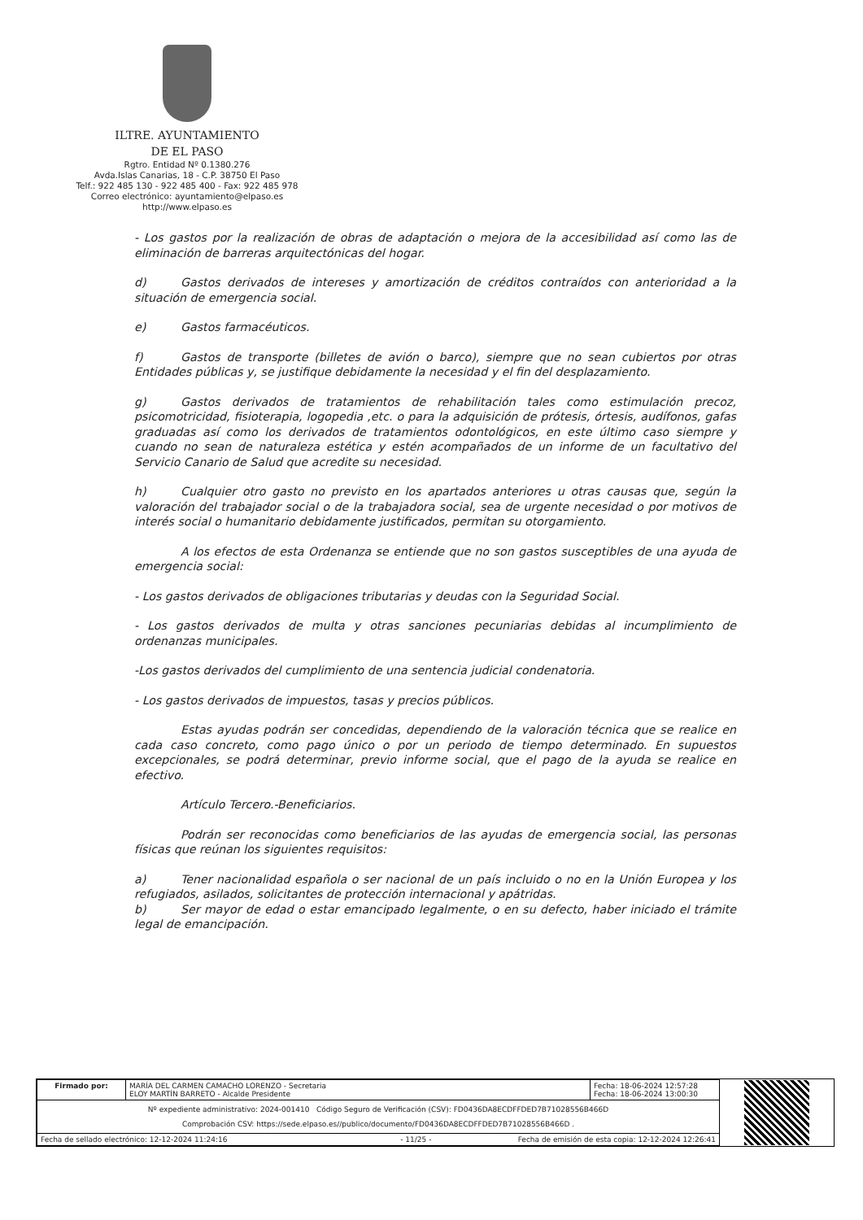ILTRE. AYUNTAMIENTO
DE EL PASO
Rgtro. Entidad Nº 0.1380.276
Avda.Islas Canarias, 18 - C.P. 38750 El Paso
Telf.: 922 485 130 - 922 485 400 - Fax: 922 485 978
Correo electrónico: ayuntamiento@elpaso.es
http://www.elpaso.es
- Los gastos por la realización de obras de adaptación o mejora de la accesibilidad así como las de eliminación de barreras arquitectónicas del hogar.
d) Gastos derivados de intereses y amortización de créditos contraídos con anterioridad a la situación de emergencia social.
e) Gastos farmacéuticos.
f) Gastos de transporte (billetes de avión o barco), siempre que no sean cubiertos por otras Entidades públicas y, se justifique debidamente la necesidad y el fin del desplazamiento.
g) Gastos derivados de tratamientos de rehabilitación tales como estimulación precoz, psicomotricidad, fisioterapia, logopedia ,etc. o para la adquisición de prótesis, órtesis, audífonos, gafas graduadas así como los derivados de tratamientos odontológicos, en este último caso siempre y cuando no sean de naturaleza estética y estén acompañados de un informe de un facultativo del Servicio Canario de Salud que acredite su necesidad.
h) Cualquier otro gasto no previsto en los apartados anteriores u otras causas que, según la valoración del trabajador social o de la trabajadora social, sea de urgente necesidad o por motivos de interés social o humanitario debidamente justificados, permitan su otorgamiento.
A los efectos de esta Ordenanza se entiende que no son gastos susceptibles de una ayuda de emergencia social:
- Los gastos derivados de obligaciones tributarias y deudas con la Seguridad Social.
- Los gastos derivados de multa y otras sanciones pecuniarias debidas al incumplimiento de ordenanzas municipales.
-Los gastos derivados del cumplimiento de una sentencia judicial condenatoria.
- Los gastos derivados de impuestos, tasas y precios públicos.
Estas ayudas podrán ser concedidas, dependiendo de la valoración técnica que se realice en cada caso concreto, como pago único o por un periodo de tiempo determinado. En supuestos excepcionales, se podrá determinar, previo informe social, que el pago de la ayuda se realice en efectivo.
Artículo Tercero.-Beneficiarios.
Podrán ser reconocidas como beneficiarios de las ayudas de emergencia social, las personas físicas que reúnan los siguientes requisitos:
a) Tener nacionalidad española o ser nacional de un país incluido o no en la Unión Europea y los refugiados, asilados, solicitantes de protección internacional y apátridas.
b) Ser mayor de edad o estar emancipado legalmente, o en su defecto, haber iniciado el trámite legal de emancipación.
| Firmado por: | MARÍA DEL CARMEN CAMACHO LORENZO - Secretaria ELOY MARTÍN BARRETO - Alcalde Presidente | Fecha: 18-06-2024 12:57:28 Fecha: 18-06-2024 13:00:30 |
| Nº expediente administrativo: 2024-001410 Código Seguro de Verificación (CSV): FD0436DA8ECDFFDED7B71028556B466D Comprobación CSV: https://sede.elpaso.es//publico/documento/FD0436DA8ECDFFDED7B71028556B466D . | | |
| Fecha de sellado electrónico: 12-12-2024 11:24:16 - 11/25 - Fecha de emisión de esta copia: 12-12-2024 12:26:41 | | |